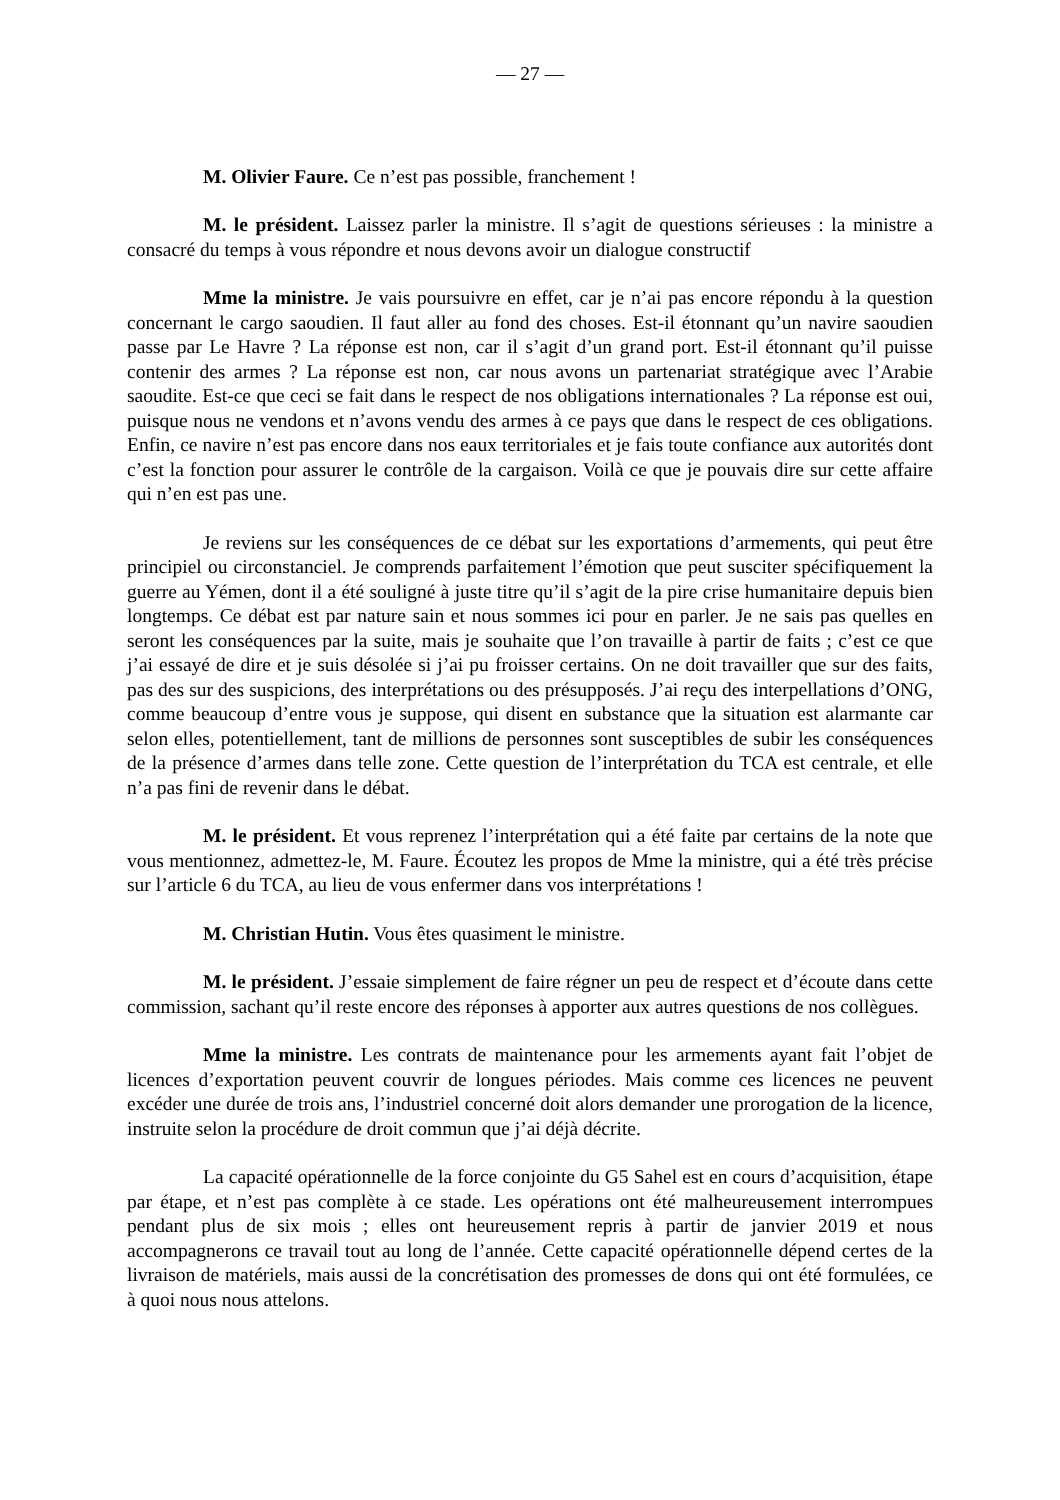— 27 —
M. Olivier Faure. Ce n’est pas possible, franchement !
M. le président. Laissez parler la ministre. Il s’agit de questions sérieuses : la ministre a consacré du temps à vous répondre et nous devons avoir un dialogue constructif
Mme la ministre. Je vais poursuivre en effet, car je n’ai pas encore répondu à la question concernant le cargo saoudien. Il faut aller au fond des choses. Est-il étonnant qu’un navire saoudien passe par Le Havre ? La réponse est non, car il s’agit d’un grand port. Est-il étonnant qu’il puisse contenir des armes ? La réponse est non, car nous avons un partenariat stratégique avec l’Arabie saoudite. Est-ce que ceci se fait dans le respect de nos obligations internationales ? La réponse est oui, puisque nous ne vendons et n’avons vendu des armes à ce pays que dans le respect de ces obligations. Enfin, ce navire n’est pas encore dans nos eaux territoriales et je fais toute confiance aux autorités dont c’est la fonction pour assurer le contrôle de la cargaison. Voilà ce que je pouvais dire sur cette affaire qui n’en est pas une.
Je reviens sur les conséquences de ce débat sur les exportations d’armements, qui peut être principiel ou circonstanciel. Je comprends parfaitement l’émotion que peut susciter spécifiquement la guerre au Yémen, dont il a été souligné à juste titre qu’il s’agit de la pire crise humanitaire depuis bien longtemps. Ce débat est par nature sain et nous sommes ici pour en parler. Je ne sais pas quelles en seront les conséquences par la suite, mais je souhaite que l’on travaille à partir de faits ; c’est ce que j’ai essayé de dire et je suis désolée si j’ai pu froisser certains. On ne doit travailler que sur des faits, pas des sur des suspicions, des interprétations ou des présupposés. J’ai reçu des interpellations d’ONG, comme beaucoup d’entre vous je suppose, qui disent en substance que la situation est alarmante car selon elles, potentiellement, tant de millions de personnes sont susceptibles de subir les conséquences de la présence d’armes dans telle zone. Cette question de l’interprétation du TCA est centrale, et elle n’a pas fini de revenir dans le débat.
M. le président. Et vous reprenez l’interprétation qui a été faite par certains de la note que vous mentionnez, admettez-le, M. Faure. Écoutez les propos de Mme la ministre, qui a été très précise sur l’article 6 du TCA, au lieu de vous enfermer dans vos interprétations !
M. Christian Hutin. Vous êtes quasiment le ministre.
M. le président. J’essaie simplement de faire régner un peu de respect et d’écoute dans cette commission, sachant qu’il reste encore des réponses à apporter aux autres questions de nos collègues.
Mme la ministre. Les contrats de maintenance pour les armements ayant fait l’objet de licences d’exportation peuvent couvrir de longues périodes. Mais comme ces licences ne peuvent excéder une durée de trois ans, l’industriel concerné doit alors demander une prorogation de la licence, instruite selon la procédure de droit commun que j’ai déjà décrite.
La capacité opérationnelle de la force conjointe du G5 Sahel est en cours d’acquisition, étape par étape, et n’est pas complète à ce stade. Les opérations ont été malheureusement interrompues pendant plus de six mois ; elles ont heureusement repris à partir de janvier 2019 et nous accompagnerons ce travail tout au long de l’année. Cette capacité opérationnelle dépend certes de la livraison de matériels, mais aussi de la concrétisation des promesses de dons qui ont été formulées, ce à quoi nous nous attelons.